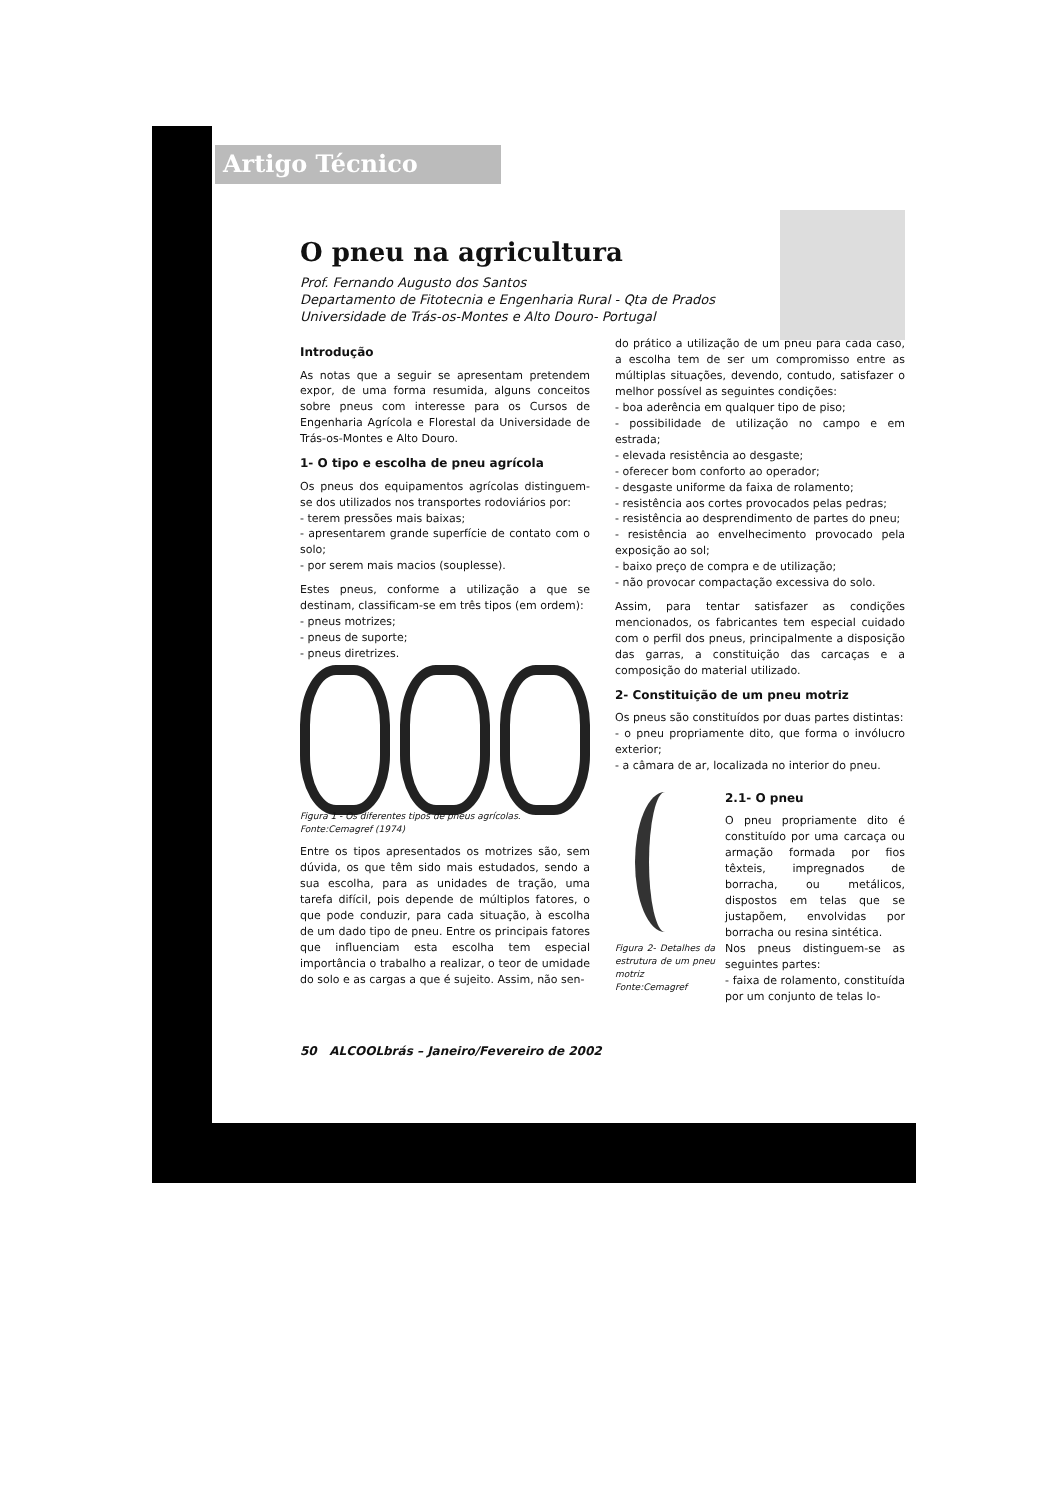Artigo Técnico
O pneu na agricultura
Prof. Fernando Augusto dos Santos
Departamento de Fitotecnia e Engenharia Rural - Qta de Prados
Universidade de Trás-os-Montes e Alto Douro- Portugal
Introdução
As notas que a seguir se apresentam pretendem expor, de uma forma resumida, alguns conceitos sobre pneus com interesse para os Cursos de Engenharia Agrícola e Florestal da Universidade de Trás-os-Montes e Alto Douro.
1- O tipo e escolha de pneu agrícola
Os pneus dos equipamentos agrícolas distinguem-se dos utilizados nos transportes rodoviários por:
- terem pressões mais baixas;
- apresentarem grande superfície de contato com o solo;
- por serem mais macios (souplesse).
Estes pneus, conforme a utilização a que se destinam, classificam-se em três tipos (em ordem):
- pneus motrizes;
- pneus de suporte;
- pneus diretrizes.
Figura 1 - Os diferentes tipos de pneus agrícolas.
Fonte:Cemagref (1974)
Entre os tipos apresentados os motrizes são, sem dúvida, os que têm sido mais estudados, sendo a sua escolha, para as unidades de tração, uma tarefa difícil, pois depende de múltiplos fatores, o que pode conduzir, para cada situação, à escolha de um dado tipo de pneu. Entre os principais fatores que influenciam esta escolha tem especial importância o trabalho a realizar, o teor de umidade do solo e as cargas a que é sujeito. Assim, não sen-
do prático a utilização de um pneu para cada caso, a escolha tem de ser um compromisso entre as múltiplas situações, devendo, contudo, satisfazer o melhor possível as seguintes condições:
- boa aderência em qualquer tipo de piso;
- possibilidade de utilização no campo e em estrada;
- elevada resistência ao desgaste;
- oferecer bom conforto ao operador;
- desgaste uniforme da faixa de rolamento;
- resistência aos cortes provocados pelas pedras;
- resistência ao desprendimento de partes do pneu;
- resistência ao envelhecimento provocado pela exposição ao sol;
- baixo preço de compra e de utilização;
- não provocar compactação excessiva do solo.
Assim, para tentar satisfazer as condições mencionados, os fabricantes tem especial cuidado com o perfil dos pneus, principalmente a disposição das garras, a constituição das carcaças e a composição do material utilizado.
2- Constituição de um pneu motriz
Os pneus são constituídos por duas partes distintas:
- o pneu propriamente dito, que forma o invólucro exterior;
- a câmara de ar, localizada no interior do pneu.
Figura 2- Detalhes da estrutura de um pneu motriz Fonte:Cemagref
2.1- O pneu
O pneu propriamente dito é constituído por uma carcaça ou armação formada por fios têxteis, impregnados de borracha, ou metálicos, dispostos em telas que se justapõem, envolvidas por borracha ou resina sintética.
Nos pneus distinguem-se as seguintes partes:
- faixa de rolamento, constituída por um conjunto de telas lo-
50 ALCOOLbrás – Janeiro/Fevereiro de 2002